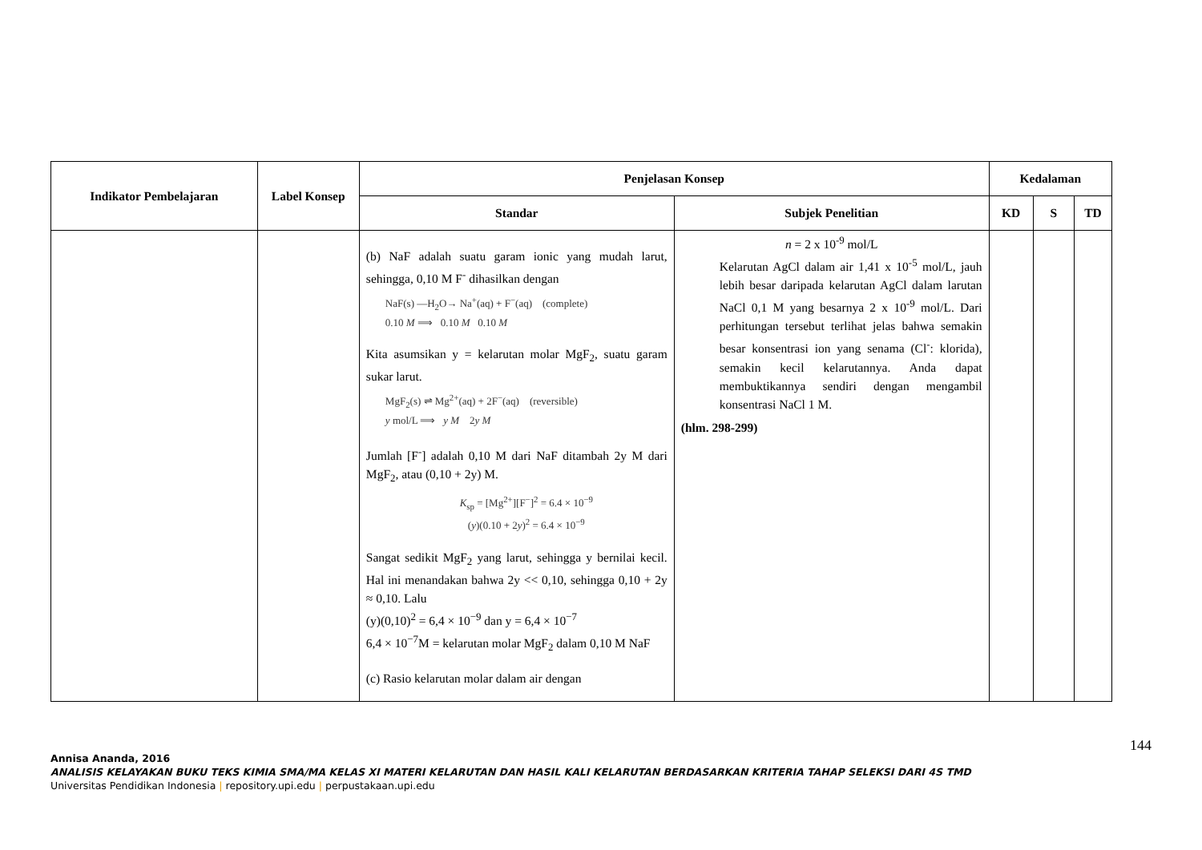| Indikator Pembelajaran | Label Konsep | Penjelasan Konsep | | Kedalaman | | |
| --- | --- | --- | --- | --- | --- | --- |
| | | Standar | Subjek Penelitian | KD | S | TD |
| | | (b) NaF adalah suatu garam ionic yang mudah larut, sehingga, 0,10 M F<sup>-</sup> dihasilkan dengan NaF(s) —H<sub>2</sub>O→ Na<sup>+</sup>(aq) + F<sup>−</sup>(aq) (complete) 0.10 M ⟹ 0.10 M 0.10 M Kita asumsikan y = kelarutan molar MgF<sub>2</sub>, suatu garam sukar larut. MgF<sub>2</sub>(s) ⇌ Mg<sup>2+</sup>(aq) + 2F<sup>−</sup>(aq) (reversible) y mol/L ⟹ y M 2 y M Jumlah [F<sup>-</sup>] adalah 0,10 M dari NaF ditambah 2y M dari MgF<sub>2</sub>, atau (0,10 + 2y) M. K<sub>sp</sub> = [Mg<sup>2+</sup>][F<sup>−</sup>]<sup>2</sup> = 6.4 × 10<sup>−9</sup> ( y )(0.10 + 2 y )<sup>2</sup> = 6.4 × 10<sup>−9</sup> Sangat sedikit MgF<sub>2</sub> yang larut, sehingga y bernilai kecil. Hal ini menandakan bahwa 2y << 0,10, sehingga 0,10 + 2y ≈ 0,10. Lalu (y)(0,10)<sup>2</sup> = 6,4 × 10<sup>−9</sup> dan y = 6,4 × 10<sup>−7</sup> 6,4 × 10<sup>−7</sup>M = kelarutan molar MgF<sub>2</sub> dalam 0,10 M NaF (c) Rasio kelarutan molar dalam air dengan | n = 2 x 10<sup>-9</sup> mol/L Kelarutan AgCl dalam air 1,41 x 10<sup>-5</sup> mol/L, jauh lebih besar daripada kelarutan AgCl dalam larutan NaCl 0,1 M yang besarnya 2 x 10<sup>-9</sup> mol/L. Dari perhitungan tersebut terlihat jelas bahwa semakin besar konsentrasi ion yang senama (Cl<sup>-</sup>: klorida), semakin kecil kelarutannya. Anda dapat membuktikannya sendiri dengan mengambil konsentrasi NaCl 1 M. (hlm. 298-299) | | | |
144
Annisa Ananda, 2016
ANALISIS KELAYAKAN BUKU TEKS KIMIA SMA/MA KELAS XI MATERI KELARUTAN DAN HASIL KALI KELARUTAN BERDASARKAN KRITERIA TAHAP SELEKSI DARI 4S TMD
Universitas Pendidikan Indonesia | repository.upi.edu | perpustakaan.upi.edu